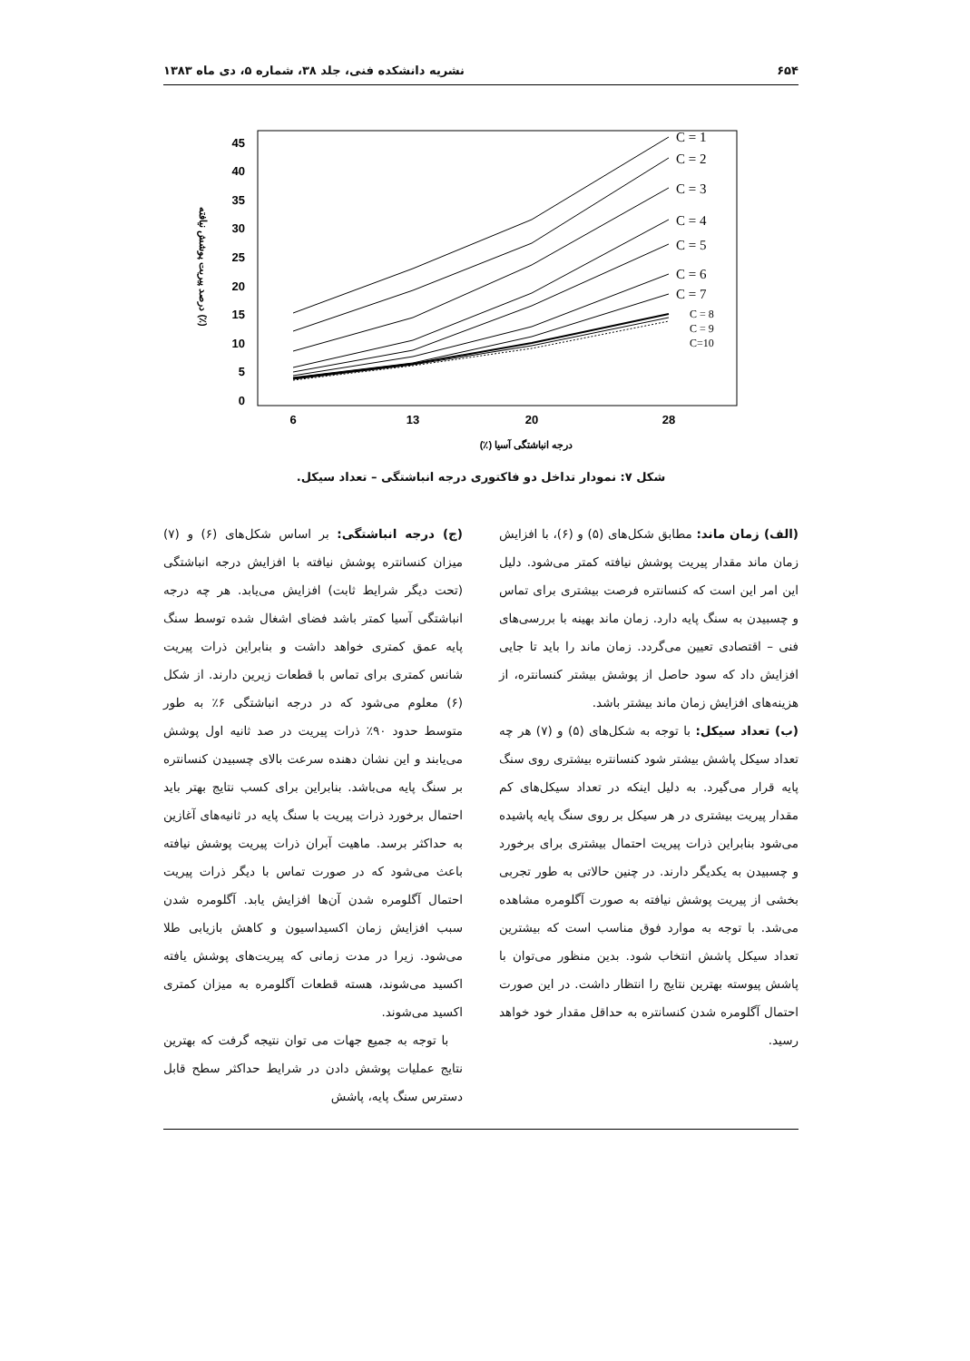۶۵۴ نشریه دانشکده فنی، جلد ۳۸، شماره ۵، دی ماه ۱۳۸۳
45
40
35
30
25
20
15
10
5
0
6
13
20
28
درجه انباشتگی آسیا (٪)
درصد پیریت پوشش نیافته (٪)
C = 1
C = 2
C = 3
C = 4
C = 5
C = 6
C = 7
C = 8
C = 9
C=10
شکل ۷: نمودار تداخل دو فاکتوری درجه انباشتگی – تعداد سیکل.
(الف) زمان ماند: مطابق شکل‌های (۵) و (۶)، با افزایش زمان ماند مقدار پیریت پوشش نیافته کمتر می‌شود. دلیل این امر این است که کنسانتره فرصت بیشتری برای تماس و چسبیدن به سنگ پایه دارد. زمان ماند بهینه با بررسی‌های فنی – اقتصادی تعیین می‌گردد. زمان ماند را باید تا جایی افزایش داد که سود حاصل از پوشش بیشتر کنسانتره، از هزینه‌های افزایش زمان ماند بیشتر باشد.
(ب) تعداد سیکل: با توجه به شکل‌های (۵) و (۷) هر چه تعداد سیکل پاشش بیشتر شود کنسانتره بیشتری روی سنگ پایه قرار می‌گیرد. به دلیل اینکه در تعداد سیکل‌های کم مقدار پیریت بیشتری در هر سیکل بر روی سنگ پایه پاشیده می‌شود بنابراین ذرات پیریت احتمال بیشتری برای برخورد و چسبیدن به یکدیگر دارند. در چنین حالاتی به طور تجربی بخشی از پیریت پوشش نیافته به صورت آگلومره مشاهده می‌شد. با توجه به موارد فوق مناسب است که بیشترین تعداد سیکل پاشش انتخاب شود. بدین منظور می‌توان با پاشش پیوسته بهترین نتایج را انتظار داشت. در این صورت احتمال آگلومره شدن کنسانتره به حداقل مقدار خود خواهد رسید.
(ج) درجه انباشتگی: بر اساس شکل‌های (۶) و (۷) میزان کنسانتره پوشش نیافته با افزایش درجه انباشتگی (تحت دیگر شرایط ثابت) افزایش می‌یابد. هر چه درجه انباشتگی آسیا کمتر باشد فضای اشغال شده توسط سنگ پایه عمق کمتری خواهد داشت و بنابراین ذرات پیریت شانس کمتری برای تماس با قطعات زیرین دارند. از شکل (۶) معلوم می‌شود که در درجه انباشتگی ۶٪ به طور متوسط حدود ۹۰٪ ذرات پیریت در صد ثانیه اول پوشش می‌یابند و این نشان دهنده سرعت بالای چسبیدن کنسانتره بر سنگ پایه می‌باشد. بنابراین برای کسب نتایج بهتر باید احتمال برخورد ذرات پیریت با سنگ پایه در ثانیه‌های آغازین به حداکثر برسد. ماهیت آبران ذرات پیریت پوشش نیافته باعث می‌شود که در صورت تماس با دیگر ذرات پیریت احتمال آگلومره شدن آن‌ها افزایش یابد. آگلومره شدن سبب افزایش زمان اکسیداسیون و کاهش بازیابی طلا می‌شود. زیرا در مدت زمانی که پیریت‌های پوشش یافته اکسید می‌شوند، هسته قطعات آگلومره به میزان کمتری اکسید می‌شوند.
با توجه به جمیع جهات می توان نتیجه گرفت که بهترین نتایج عملیات پوشش دادن در شرایط حداکثر سطح قابل دسترس سنگ پایه، پاشش